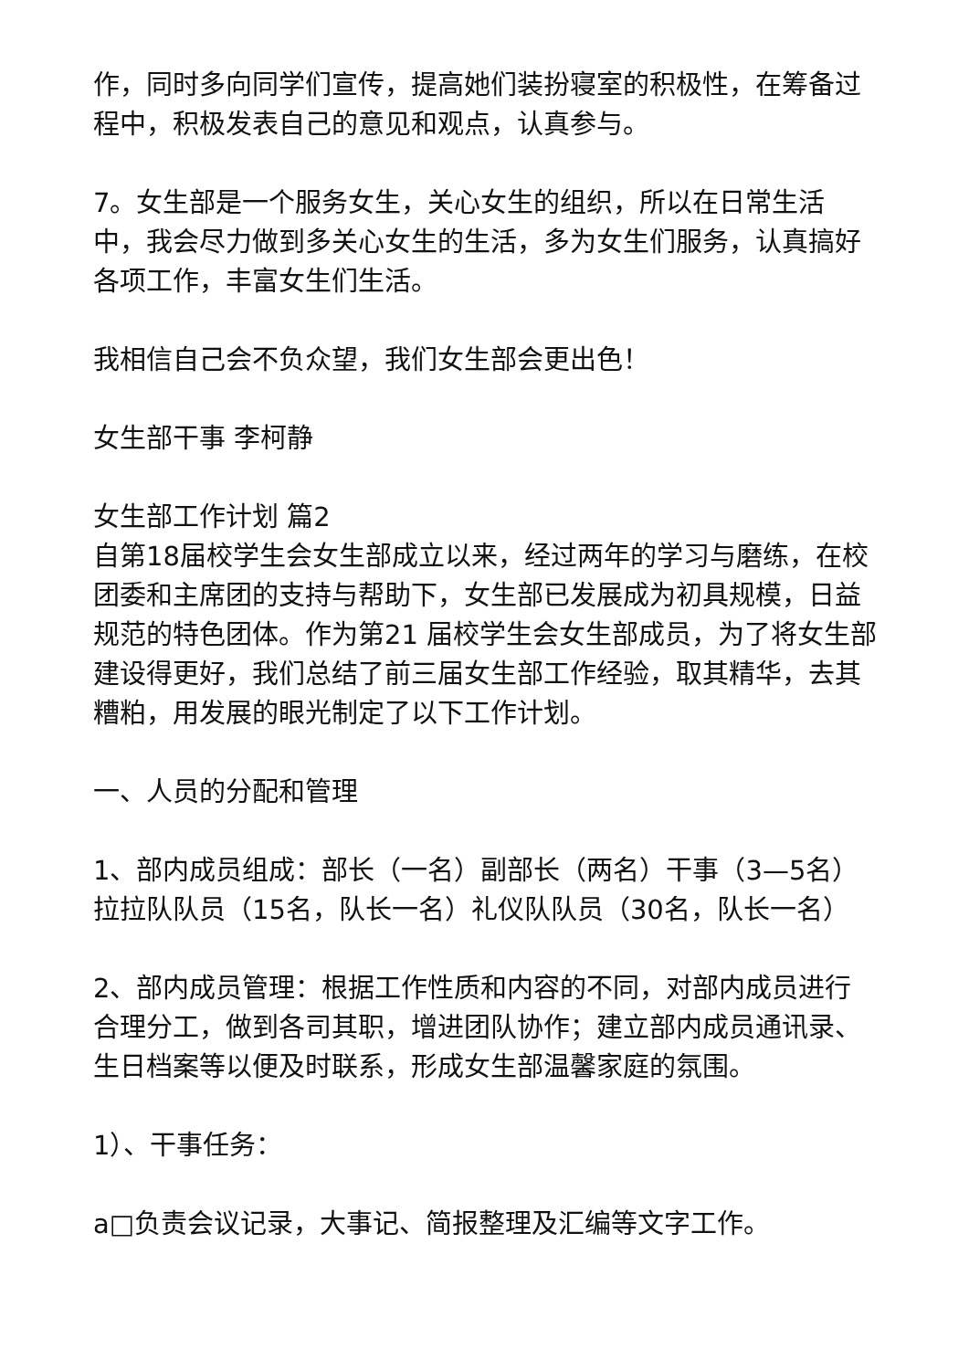作，同时多向同学们宣传，提高她们装扮寝室的积极性，在筹备过程中，积极发表自己的意见和观点，认真参与。
7。女生部是一个服务女生，关心女生的组织，所以在日常生活中，我会尽力做到多关心女生的生活，多为女生们服务，认真搞好各项工作，丰富女生们生活。
我相信自己会不负众望，我们女生部会更出色！
女生部干事 李柯静
女生部工作计划 篇2
自第18届校学生会女生部成立以来，经过两年的学习与磨练，在校团委和主席团的支持与帮助下，女生部已发展成为初具规模，日益规范的特色团体。作为第21 届校学生会女生部成员，为了将女生部建设得更好，我们总结了前三届女生部工作经验，取其精华，去其糟粕，用发展的眼光制定了以下工作计划。
一、人员的分配和管理
1、部内成员组成：部长（一名）副部长（两名）干事（3—5名）拉拉队队员（15名，队长一名）礼仪队队员（30名，队长一名）
2、部内成员管理：根据工作性质和内容的不同，对部内成员进行合理分工，做到各司其职，增进团队协作；建立部内成员通讯录、生日档案等以便及时联系，形成女生部温馨家庭的氛围。
1）、干事任务：
a□负责会议记录，大事记、简报整理及汇编等文字工作。